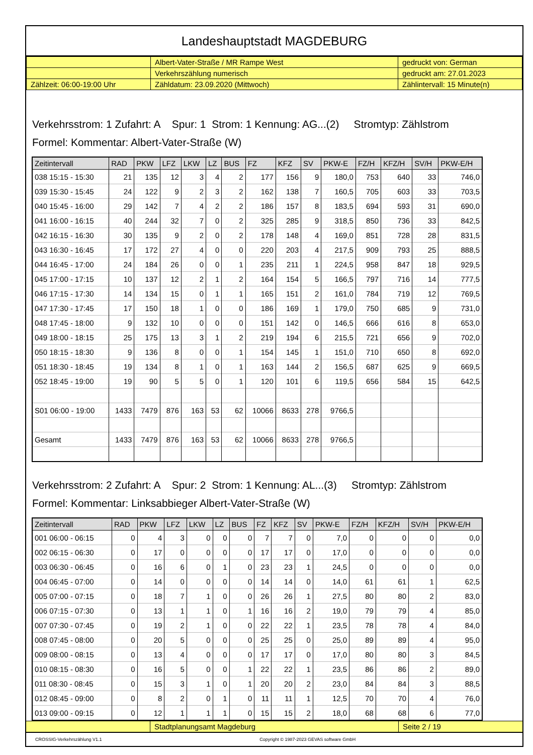Landeshauptstadt MAGDEBURG
| | Albert-Vater-Straße / MR Rampe West | gedruckt von: German |
| | Verkehrszählung numerisch | gedruckt am: 27.01.2023 |
| Zählzeit: 06:00-19:00 Uhr | Zähldatum: 23.09.2020 (Mittwoch) | Zählintervall: 15 Minute(n) |
Verkehrsstrom: 1 Zufahrt: A Spur: 1 Strom: 1 Kennung: AG...(2) Stromtyp: Zählstrom
Formel: Kommentar: Albert-Vater-Straße (W)
| Zeitintervall | RAD | PKW | LFZ | LKW | LZ | BUS | FZ | KFZ | SV | PKW-E | FZ/H | KFZ/H | SV/H | PKW-E/H |
| --- | --- | --- | --- | --- | --- | --- | --- | --- | --- | --- | --- | --- | --- | --- |
| 038 15:15 - 15:30 | 21 | 135 | 12 | 3 | 4 | 2 | 177 | 156 | 9 | 180,0 | 753 | 640 | 33 | 746,0 |
| 039 15:30 - 15:45 | 24 | 122 | 9 | 2 | 3 | 2 | 162 | 138 | 7 | 160,5 | 705 | 603 | 33 | 703,5 |
| 040 15:45 - 16:00 | 29 | 142 | 7 | 4 | 2 | 2 | 186 | 157 | 8 | 183,5 | 694 | 593 | 31 | 690,0 |
| 041 16:00 - 16:15 | 40 | 244 | 32 | 7 | 0 | 2 | 325 | 285 | 9 | 318,5 | 850 | 736 | 33 | 842,5 |
| 042 16:15 - 16:30 | 30 | 135 | 9 | 2 | 0 | 2 | 178 | 148 | 4 | 169,0 | 851 | 728 | 28 | 831,5 |
| 043 16:30 - 16:45 | 17 | 172 | 27 | 4 | 0 | 0 | 220 | 203 | 4 | 217,5 | 909 | 793 | 25 | 888,5 |
| 044 16:45 - 17:00 | 24 | 184 | 26 | 0 | 0 | 1 | 235 | 211 | 1 | 224,5 | 958 | 847 | 18 | 929,5 |
| 045 17:00 - 17:15 | 10 | 137 | 12 | 2 | 1 | 2 | 164 | 154 | 5 | 166,5 | 797 | 716 | 14 | 777,5 |
| 046 17:15 - 17:30 | 14 | 134 | 15 | 0 | 1 | 1 | 165 | 151 | 2 | 161,0 | 784 | 719 | 12 | 769,5 |
| 047 17:30 - 17:45 | 17 | 150 | 18 | 1 | 0 | 0 | 186 | 169 | 1 | 179,0 | 750 | 685 | 9 | 731,0 |
| 048 17:45 - 18:00 | 9 | 132 | 10 | 0 | 0 | 0 | 151 | 142 | 0 | 146,5 | 666 | 616 | 8 | 653,0 |
| 049 18:00 - 18:15 | 25 | 175 | 13 | 3 | 1 | 2 | 219 | 194 | 6 | 215,5 | 721 | 656 | 9 | 702,0 |
| 050 18:15 - 18:30 | 9 | 136 | 8 | 0 | 0 | 1 | 154 | 145 | 1 | 151,0 | 710 | 650 | 8 | 692,0 |
| 051 18:30 - 18:45 | 19 | 134 | 8 | 1 | 0 | 1 | 163 | 144 | 2 | 156,5 | 687 | 625 | 9 | 669,5 |
| 052 18:45 - 19:00 | 19 | 90 | 5 | 5 | 0 | 1 | 120 | 101 | 6 | 119,5 | 656 | 584 | 15 | 642,5 |
| S01 06:00 - 19:00 | 1433 | 7479 | 876 | 163 | 53 | 62 | 10066 | 8633 | 278 | 9766,5 | | | | |
| Gesamt | 1433 | 7479 | 876 | 163 | 53 | 62 | 10066 | 8633 | 278 | 9766,5 | | | | |
Verkehrsstrom: 2 Zufahrt: A Spur: 2 Strom: 1 Kennung: AL...(3) Stromtyp: Zählstrom
Formel: Kommentar: Linksabbieger Albert-Vater-Straße (W)
| Zeitintervall | RAD | PKW | LFZ | LKW | LZ | BUS | FZ | KFZ | SV | PKW-E | FZ/H | KFZ/H | SV/H | PKW-E/H |
| --- | --- | --- | --- | --- | --- | --- | --- | --- | --- | --- | --- | --- | --- | --- |
| 001 06:00 - 06:15 | 0 | 4 | 3 | 0 | 0 | 0 | 7 | 7 | 0 | 7,0 | 0 | 0 | 0 | 0,0 |
| 002 06:15 - 06:30 | 0 | 17 | 0 | 0 | 0 | 0 | 17 | 17 | 0 | 17,0 | 0 | 0 | 0 | 0,0 |
| 003 06:30 - 06:45 | 0 | 16 | 6 | 0 | 1 | 0 | 23 | 23 | 1 | 24,5 | 0 | 0 | 0 | 0,0 |
| 004 06:45 - 07:00 | 0 | 14 | 0 | 0 | 0 | 0 | 14 | 14 | 0 | 14,0 | 61 | 61 | 1 | 62,5 |
| 005 07:00 - 07:15 | 0 | 18 | 7 | 1 | 0 | 0 | 26 | 26 | 1 | 27,5 | 80 | 80 | 2 | 83,0 |
| 006 07:15 - 07:30 | 0 | 13 | 1 | 1 | 0 | 1 | 16 | 16 | 2 | 19,0 | 79 | 79 | 4 | 85,0 |
| 007 07:30 - 07:45 | 0 | 19 | 2 | 1 | 0 | 0 | 22 | 22 | 1 | 23,5 | 78 | 78 | 4 | 84,0 |
| 008 07:45 - 08:00 | 0 | 20 | 5 | 0 | 0 | 0 | 25 | 25 | 0 | 25,0 | 89 | 89 | 4 | 95,0 |
| 009 08:00 - 08:15 | 0 | 13 | 4 | 0 | 0 | 0 | 17 | 17 | 0 | 17,0 | 80 | 80 | 3 | 84,5 |
| 010 08:15 - 08:30 | 0 | 16 | 5 | 0 | 0 | 1 | 22 | 22 | 1 | 23,5 | 86 | 86 | 2 | 89,0 |
| 011 08:30 - 08:45 | 0 | 15 | 3 | 1 | 0 | 1 | 20 | 20 | 2 | 23,0 | 84 | 84 | 3 | 88,5 |
| 012 08:45 - 09:00 | 0 | 8 | 2 | 0 | 1 | 0 | 11 | 11 | 1 | 12,5 | 70 | 70 | 4 | 76,0 |
| 013 09:00 - 09:15 | 0 | 12 | 1 | 1 | 1 | 0 | 15 | 15 | 2 | 18,0 | 68 | 68 | 6 | 77,0 |
| | Stadtplanungsamt Magdeburg | Seite 2 / 19 |
CROSSIG-Verkehrszählung V1.1 Copyright © 1987-2023 GEVAS software GmbH